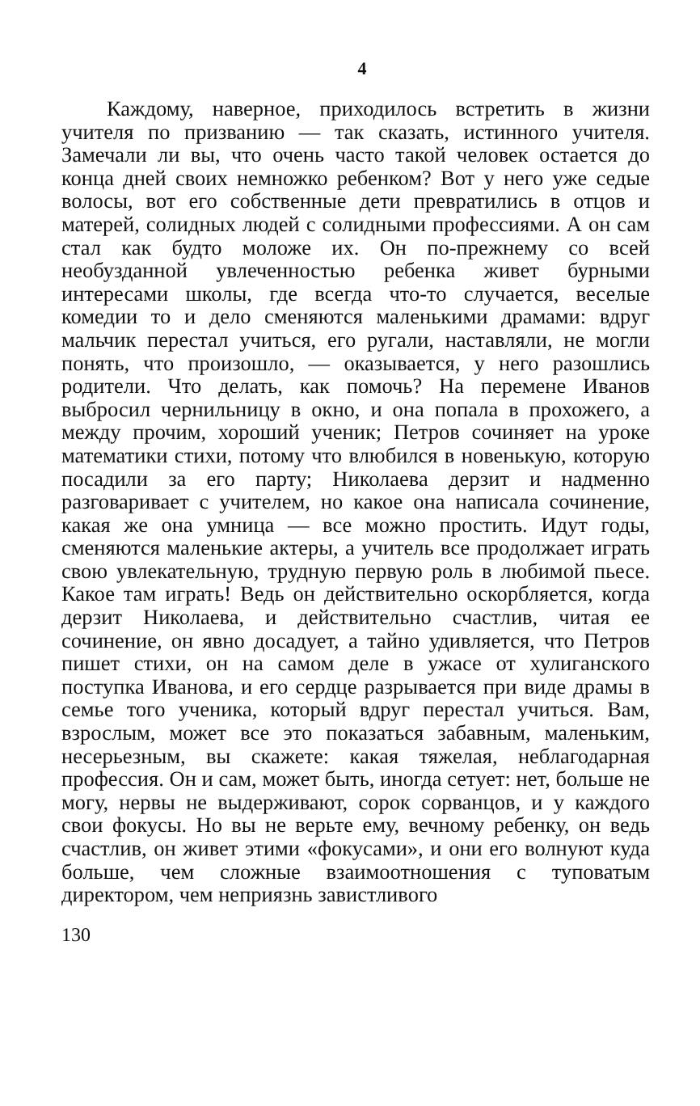4
Каждому, наверное, приходилось встретить в жизни учителя по призванию — так сказать, истинного учителя. Замечали ли вы, что очень часто такой человек остается до конца дней своих немножко ребенком? Вот у него уже седые волосы, вот его собственные дети превратились в отцов и матерей, солидных людей с солидными профессиями. А он сам стал как будто моложе их. Он по-прежнему со всей необузданной увлеченностью ребенка живет бурными интересами школы, где всегда что-то случается, веселые комедии то и дело сменяются маленькими драмами: вдруг мальчик перестал учиться, его ругали, наставляли, не могли понять, что произошло, — оказывается, у него разошлись родители. Что делать, как помочь? На перемене Иванов выбросил чернильницу в окно, и она попала в прохожего, а между прочим, хороший ученик; Петров сочиняет на уроке математики стихи, потому что влюбился в новенькую, которую посадили за его парту; Николаева дерзит и надменно разговаривает с учителем, но какое она написала сочинение, какая же она умница — все можно простить. Идут годы, сменяются маленькие актеры, а учитель все продолжает играть свою увлекательную, трудную первую роль в любимой пьесе. Какое там играть! Ведь он действительно оскорбляется, когда дерзит Николаева, и действительно счастлив, читая ее сочинение, он явно досадует, а тайно удивляется, что Петров пишет стихи, он на самом деле в ужасе от хулиганского поступка Иванова, и его сердце разрывается при виде драмы в семье того ученика, который вдруг перестал учиться. Вам, взрослым, может все это показаться забавным, маленьким, несерьезным, вы скажете: какая тяжелая, неблагодарная профессия. Он и сам, может быть, иногда сетует: нет, больше не могу, нервы не выдерживают, сорок сорванцов, и у каждого свои фокусы. Но вы не верьте ему, вечному ребенку, он ведь счастлив, он живет этими «фокусами», и они его волнуют куда больше, чем сложные взаимоотношения с туповатым директором, чем неприязнь завистливого
130